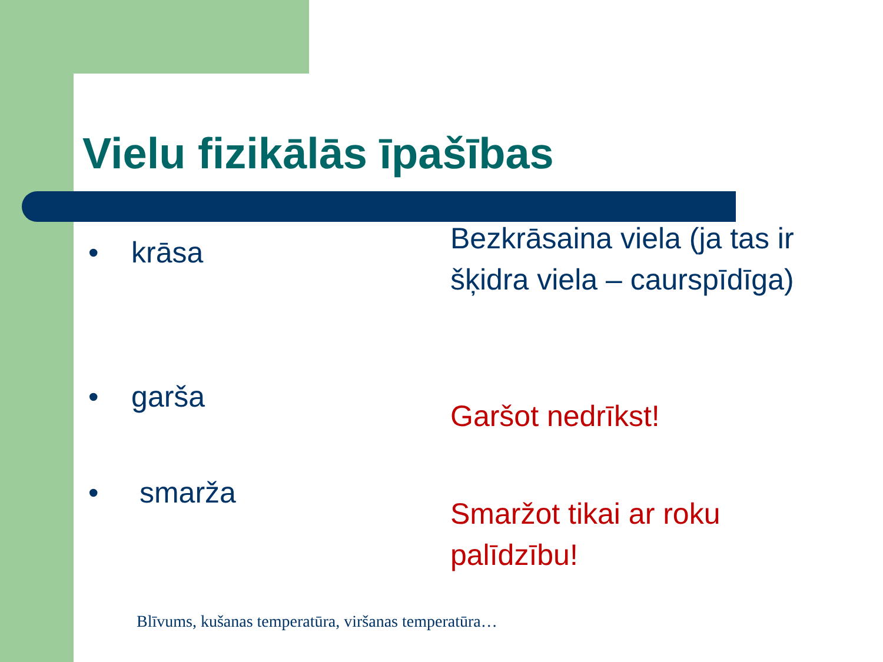Vielu fizikālās īpašības
• krāsa
Bezkrāsaina viela (ja tas ir šķidra viela – caurspīdīga)
• garša Garšot nedrīkst!
• smarža
Smaržot tikai ar roku palīdzību!
Blīvums, kušanas temperatūra, viršanas temperatūra…